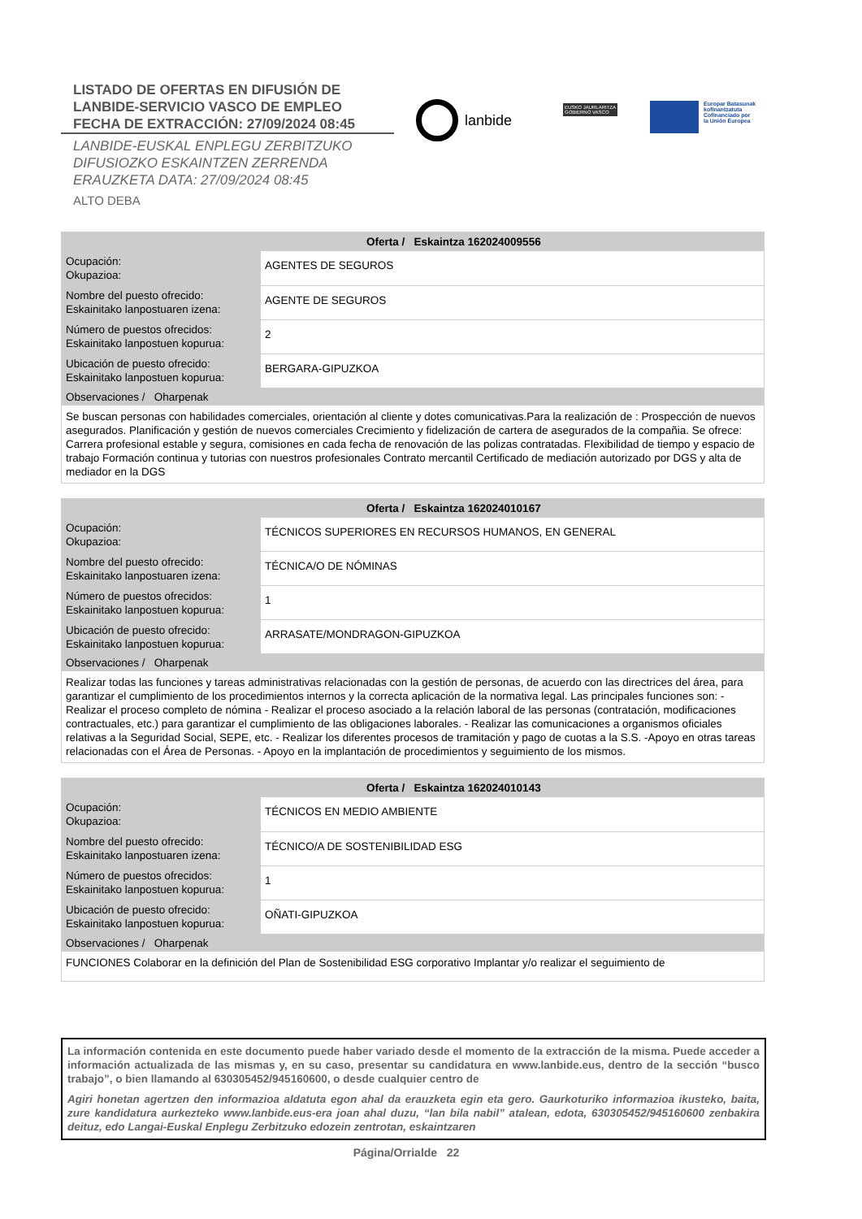LISTADO DE OFERTAS EN DIFUSIÓN DE
LANBIDE-SERVICIO VASCO DE EMPLEO
FECHA DE EXTRACCIÓN: 27/09/2024 08:45
LANBIDE-EUSKAL ENPLEGU ZERBITZUKO
DIFUSIOZKO ESKAINTZEN ZERRENDA
ERAUZKETA DATA: 27/09/2024 08:45
ALTO DEBA
lanbide
EUSKO JAURLARITZA
GOBIERNO VASCO
Europar Batasunak
kofinantzatuta
Cofinanciado por
la Unión Europea
| Oferta / Eskaintza 162024009556 | |
| --- | --- |
| Ocupación: Okupazioa: | AGENTES DE SEGUROS |
| Nombre del puesto ofrecido: Eskainitako lanpostuaren izena: | AGENTE DE SEGUROS |
| Número de puestos ofrecidos: Eskainitako lanpostuen kopurua: | 2 |
| Ubicación de puesto ofrecido: Eskainitako lanpostuen kopurua: | BERGARA-GIPUZKOA |
| Observaciones / Oharpenak | |
| Se buscan personas con habilidades comerciales, orientación al cliente y dotes comunicativas.Para la realización de : Prospección de nuevos asegurados. Planificación y gestión de nuevos comerciales Crecimiento y fidelización de cartera de asegurados de la compañia. Se ofrece: Carrera profesional estable y segura, comisiones en cada fecha de renovación de las polizas contratadas. Flexibilidad de tiempo y espacio de trabajo Formación continua y tutorias con nuestros profesionales Contrato mercantil Certificado de mediación autorizado por DGS y alta de mediador en la DGS | |
| Oferta / Eskaintza 162024010167 | |
| --- | --- |
| Ocupación: Okupazioa: | TÉCNICOS SUPERIORES EN RECURSOS HUMANOS, EN GENERAL |
| Nombre del puesto ofrecido: Eskainitako lanpostuaren izena: | TÉCNICA/O DE NÓMINAS |
| Número de puestos ofrecidos: Eskainitako lanpostuen kopurua: | 1 |
| Ubicación de puesto ofrecido: Eskainitako lanpostuen kopurua: | ARRASATE/MONDRAGON-GIPUZKOA |
| Observaciones / Oharpenak | |
| Realizar todas las funciones y tareas administrativas relacionadas con la gestión de personas, de acuerdo con las directrices del área, para garantizar el cumplimiento de los procedimientos internos y la correcta aplicación de la normativa legal. Las principales funciones son: - Realizar el proceso completo de nómina - Realizar el proceso asociado a la relación laboral de las personas (contratación, modificaciones contractuales, etc.) para garantizar el cumplimiento de las obligaciones laborales. - Realizar las comunicaciones a organismos oficiales relativas a la Seguridad Social, SEPE, etc. - Realizar los diferentes procesos de tramitación y pago de cuotas a la S.S. -Apoyo en otras tareas relacionadas con el Área de Personas. - Apoyo en la implantación de procedimientos y seguimiento de los mismos. | |
| Oferta / Eskaintza 162024010143 | |
| --- | --- |
| Ocupación: Okupazioa: | TÉCNICOS EN MEDIO AMBIENTE |
| Nombre del puesto ofrecido: Eskainitako lanpostuaren izena: | TÉCNICO/A DE SOSTENIBILIDAD ESG |
| Número de puestos ofrecidos: Eskainitako lanpostuen kopurua: | 1 |
| Ubicación de puesto ofrecido: Eskainitako lanpostuen kopurua: | OÑATI-GIPUZKOA |
| Observaciones / Oharpenak | |
| FUNCIONES Colaborar en la definición del Plan de Sostenibilidad ESG corporativo Implantar y/o realizar el seguimiento de | |
La información contenida en este documento puede haber variado desde el momento de la extracción de la misma. Puede acceder a información actualizada de las mismas y, en su caso, presentar su candidatura en www.lanbide.eus, dentro de la sección “busco trabajo”, o bien llamando al 630305452/945160600, o desde cualquier centro de
Agiri honetan agertzen den informazioa aldatuta egon ahal da erauzketa egin eta gero. Gaurkoturiko informazioa ikusteko, baita, zure kandidatura aurkezteko www.lanbide.eus-era joan ahal duzu, “lan bila nabil” atalean, edota, 630305452/945160600 zenbakira deituz, edo Langai-Euskal Enplegu Zerbitzuko edozein zentrotan, eskaintzaren
Página/Orrialde 22